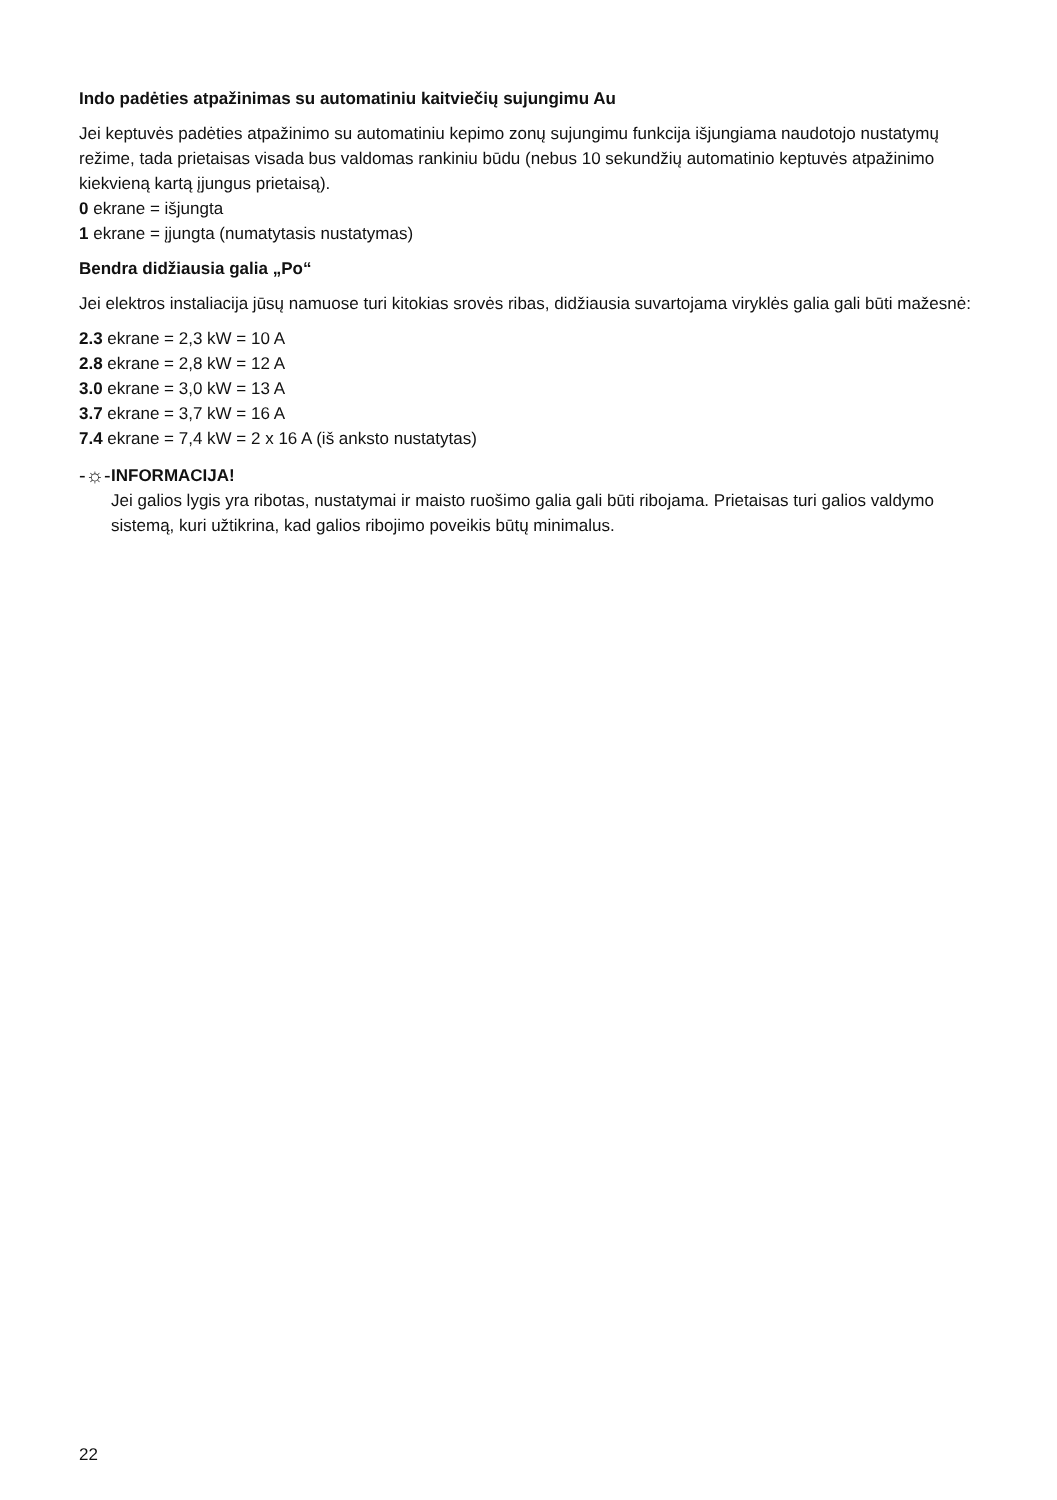Indo padėties atpažinimas su automatiniu kaitviečių sujungimu Au
Jei keptuvės padėties atpažinimo su automatiniu kepimo zonų sujungimu funkcija išjungiama naudotojo nustatymų režime, tada prietaisas visada bus valdomas rankiniu būdu (nebus 10 sekundžių automatinio keptuvės atpažinimo kiekvieną kartą įjungus prietaisą).
0 ekrane = išjungta
1 ekrane = įjungta (numatytasis nustatymas)
Bendra didžiausia galia „Po“
Jei elektros instaliacija jūsų namuose turi kitokias srovės ribas, didžiausia suvartojama viryklės galia gali būti mažesnė:
2.3 ekrane = 2,3 kW = 10 A
2.8 ekrane = 2,8 kW = 12 A
3.0 ekrane = 3,0 kW = 13 A
3.7 ekrane = 3,7 kW = 16 A
7.4 ekrane = 7,4 kW = 2 x 16 A (iš anksto nustatytas)
-☼-
INFORMACIJA!
Jei galios lygis yra ribotas, nustatymai ir maisto ruošimo galia gali būti ribojama. Prietaisas turi galios valdymo sistemą, kuri užtikrina, kad galios ribojimo poveikis būtų minimalus.
22